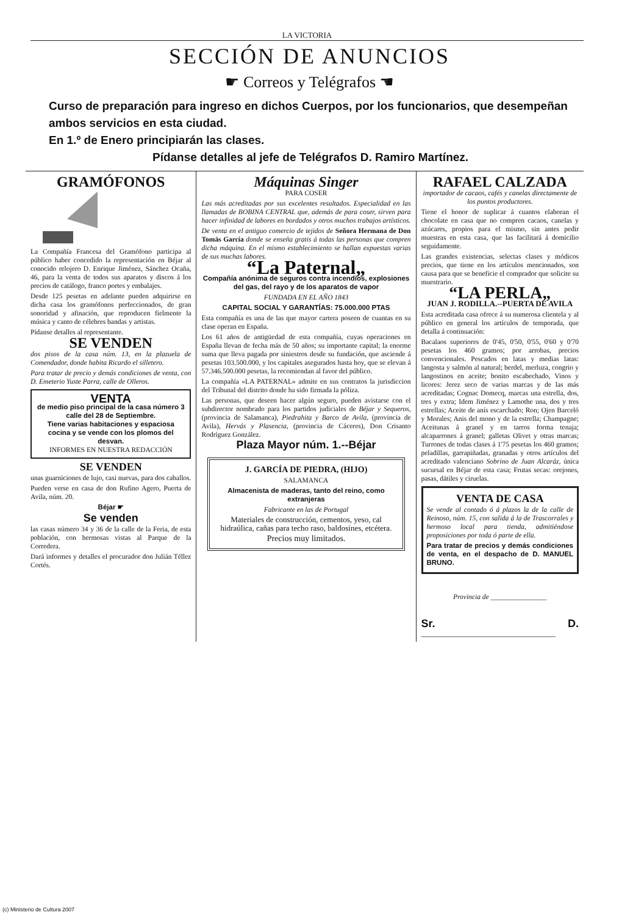LA VICTORIA
SECCIÓN DE ANUNCIOS
☛ Correos y Telégrafos ☚
Curso de preparación para ingreso en dichos Cuerpos, por los funcionarios, que desempeñan ambos servicios en esta ciudad.
En 1.º de Enero principiarán las clases.
Pídanse detalles al jefe de Telégrafos D. Ramiro Martínez.
GRAMÓFONOS
La Compañía Francesa del Gramófono participa al público haber concedido la representación en Béjar al conocido relojero D. Enrique Jiménez, Sánchez Ocaña, 46, para la venta de todos sus aparatos y discos á los precios de catálogo, franco portes y embalajes.
Desde 125 pesetas en adelante pueden adquirirse en dicha casa los gramófonos perfeccionados, de gran sonoridad y afinación, que reproducen fielmente la música y canto de célebres bandas y artistas.
Pídanse detalles al representante.
SE VENDEN
dos pisos de la casa núm. 13, en la plazuela de Comendador, donde habita Ricardo el silletero.
Para tratar de precio y demás condiciones de venta, con D. Emeterio Yuste Parra, calle de Olleros.
VENTA
de medio piso principal de la casa número 3 calle del 28 de Septiembre.
Tiene varias habitaciones y espaciosa cocina y se vende con los plomos del desvan.
INFORMES EN NUESTRA REDACCIÓN
SE VENDEN
unas guarniciones de lujo, casi nuevas, para dos caballos.
Pueden verse en casa de don Rufino Agero, Puerta de Avila, núm. 20.
Béjar ☛
Se venden
las casas número 34 y 36 de la calle de la Feria, de esta población, con hermosas vistas al Parque de la Corredera.
Dará informes y detalles el procurador don Julián Téllez Cortés.
Máquinas Singer
PARA COSER
Las más acreditadas por sus excelentes resultados. Especialidad en las llamadas de BOBINA CENTRAL que, además de para coser, sirven para hacer infinidad de labores en bordados y otros muchos trabajos artísticos.
De venta en el antiguo comercio de tejidos de Señora Hermana de Don Tomás García donde se enseña gratis á todas las personas que compren dicha máquina. En el mismo establecimiento se hallan expuestas varias de sus muchas labores.
“La Paternal„
Compañía anónima de seguros contra incendios, explosiones del gas, del rayo y de los aparatos de vapor
FUNDADA EN EL AÑO 1843
CAPITAL SOCIAL Y GARANTÍAS: 75.000.000 PTAS
Esta compañía es una de las que mayor cartera poseen de cuantas en su clase operan en España.
Los 61 años de antigüedad de esta compañía, cuyas operaciones en España llevan de fecha más de 50 años; su importante capital; la enorme suma que lleva pagada por siniestros desde su fundación, que asciende á pesetas 103.500.000, y los capitales asegurados hasta hoy, que se elevan á 57.346.500.000 pesetas, la recomiendan al favor del público.
La compañía «LA PATERNAL» admite en sus contratos la jurisdiccion del Tribunal del distrito donde ha sido firmada la póliza.
Las personas, que deseen hacer algún seguro, pueden avistarse con el subdirector nombrado para los partidos judiciales de Béjar y Sequeros, (provincia de Salamanca), Piedrahita y Barco de Avila, (provincia de Avila), Hervás y Plasencia, (provincia de Cáceres), Don Crisanto Rodríguez González.
Plaza Mayor núm. 1.--Béjar
J. GARCÍA DE PIEDRA, (HIJO)
SALAMANCA
Almacenista de maderas, tanto del reino, como extranjeras
Fabricante en las de Portugal
Materiales de construcción, cementos, yeso, cal hidraúlica, cañas para techo raso, baldosines, etcétera.
Precios muy limitados.
RAFAEL CALZADA
importador de cacaos, cafés y canelas directamente de los puntos productores.
Tiene el honor de suplicar á cuantos elaboran el chocolate en casa que no compren cacaos, canelas y azúcares, propios para el mismo, sin antes pedir muestras en esta casa, que las facilitará á domicilio seguidamente.
Las grandes existencias, selectas clases y módicos precios, que tiene en los artículos mencionados, son causa para que se beneficie el comprador que solicite su muestrario.
“LA PERLA„
JUAN J. RODILLA.--PUERTA DE AVILA
Esta acreditada casa ofrece á su numerosa clientela y al público en general los artículos de temporada, que detalla á continuación:
Bacalaos superiores de 0'45, 0'50, 0'55, 0'60 y 0'70 pesetas los 460 gramos; por arrobas, precios convencionales. Pescados en latas y medias latas: langosta y salmón al natural; berdel, merluza, congrio y langostinos en aceite; bonito escabechado, Vinos y licores: Jerez seco de varias marcas y de las más acreditadas; Cognac Domecq, marcas una estrella, dos, tres y extra; Idem Jiménez y Lamothe una, dos y tres estrellas; Aceite de anís escarchado; Ron; Ojen Barceló y Morales; Anis del mono y de la estrella; Champagne; Aceitunas á granel y en tarros forma tenaja; alcaparrones á granel; galletas Olivet y otras marcas; Turrones de todas clases á 1'75 pesetas los 460 gramos; peladillas, garrapiñadas, granadas y otros artículos del acreditado valenciano Sobrino de Juan Alcaráz, única sucursal en Béjar de esta casa; Frutas secas: orejones, pasas, dátiles y ciruelas.
VENTA DE CASA
Se vende al contado ó á plazos la de la calle de Reinoso, núm. 15, con salida á la de Trascorrales y hermoso local para tienda, admitiéndose proposiciones por toda ó parte de ella.
Para tratar de precios y demás condiciones de venta, en el despacho de D. MANUEL BRUNO.
Provincia de ________________
Sr. D. ______________________
(c) Ministerio de Cultura 2007